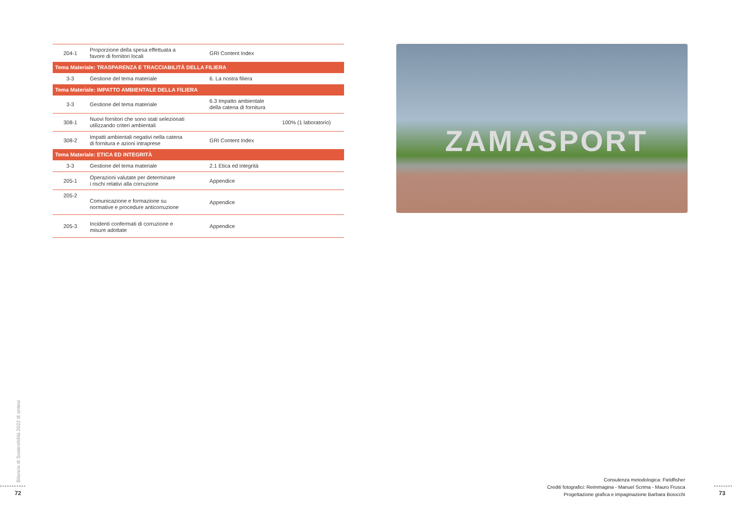| 204-1 | Proporzione della spesa effettuata a favore di fornitori locali | GRI Content Index | |
| Tema Materiale: TRASPARENZA E TRACCIABILITÀ DELLA FILIERA | | | |
| 3-3 | Gestione del tema materiale | 6. La nostra filiera | |
| Tema Materiale: IMPATTO AMBIENTALE DELLA FILIERA | | | |
| 3-3 | Gestione del tema materiale | 6.3 Impatto ambientale della catena di fornitura | |
| 308-1 | Nuovi fornitori che sono stati selezionati utilizzando criteri ambientali | | 100% (1 laboratorio) |
| 308-2 | Impatti ambientali negativi nella catena di fornitura e azioni intraprese | GRI Content Index | |
| Tema Materiale: ETICA ED INTEGRITÀ | | | |
| 3-3 | Gestione del tema materiale | 2.1 Etica ed integrità | |
| 205-1 | Operazioni valutate per determinare i rischi relativi alla corruzione | Appendice | |
| 205-2 | Comunicazione e formazione su normative e procedure anticorruzione | Appendice | |
| 205-3 | Incidenti confermati di corruzione e misure adottate | Appendice | |
ZAMASPORT
Bilancio di Sostenibilità 2022 di sintesi
72
Consulenza metodologica: Fieldfisher
Crediti fotografici: Reimmagina - Manuel Scrima - Mauro Frusca
Progettazione grafica e impaginazione Barbara Boiocchi
73